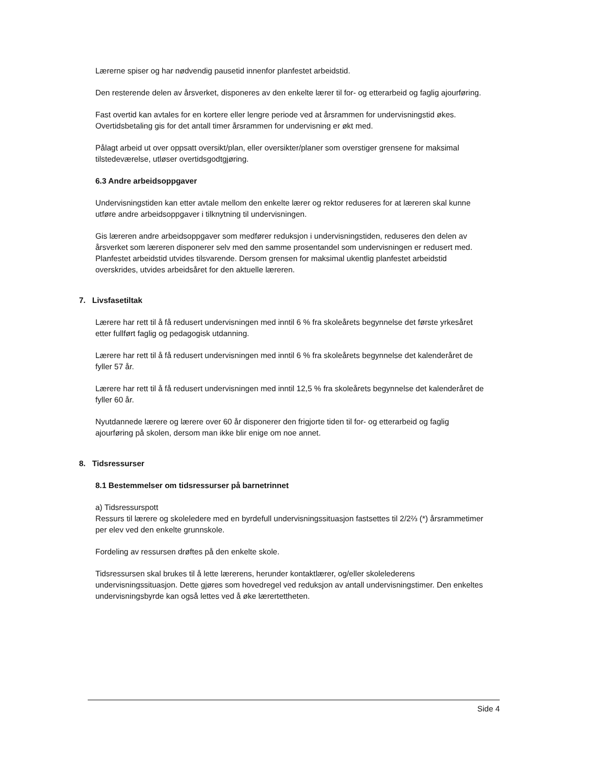Lærerne spiser og har nødvendig pausetid innenfor planfestet arbeidstid.
Den resterende delen av årsverket, disponeres av den enkelte lærer til for- og etterarbeid og faglig ajourføring.
Fast overtid kan avtales for en kortere eller lengre periode ved at årsrammen for undervisningstid økes. Overtidsbetaling gis for det antall timer årsrammen for undervisning er økt med.
Pålagt arbeid ut over oppsatt oversikt/plan, eller oversikter/planer som overstiger grensene for maksimal tilstedeværelse, utløser overtidsgodtgjøring.
6.3 Andre arbeidsoppgaver
Undervisningstiden kan etter avtale mellom den enkelte lærer og rektor reduseres for at læreren skal kunne utføre andre arbeidsoppgaver i tilknytning til undervisningen.
Gis læreren andre arbeidsoppgaver som medfører reduksjon i undervisningstiden, reduseres den delen av årsverket som læreren disponerer selv med den samme prosentandel som undervisningen er redusert med. Planfestet arbeidstid utvides tilsvarende. Dersom grensen for maksimal ukentlig planfestet arbeidstid overskrides, utvides arbeidsåret for den aktuelle læreren.
7. Livsfasetiltak
Lærere har rett til å få redusert undervisningen med inntil 6 % fra skoleårets begynnelse det første yrkesåret etter fullført faglig og pedagogisk utdanning.
Lærere har rett til å få redusert undervisningen med inntil 6 % fra skoleårets begynnelse det kalenderåret de fyller 57 år.
Lærere har rett til å få redusert undervisningen med inntil 12,5 % fra skoleårets begynnelse det kalenderåret de fyller 60 år.
Nyutdannede lærere og lærere over 60 år disponerer den frigjorte tiden til for- og etterarbeid og faglig ajourføring på skolen, dersom man ikke blir enige om noe annet.
8. Tidsressurser
8.1 Bestemmelser om tidsressurser på barnetrinnet
a) Tidsressurspott
Ressurs til lærere og skoleledere med en byrdefull undervisningssituasjon fastsettes til 2/2⅔ (*) årsrammetimer per elev ved den enkelte grunnskole.
Fordeling av ressursen drøftes på den enkelte skole.
Tidsressursen skal brukes til å lette lærerens, herunder kontaktlærer, og/eller skolelederens undervisningssituasjon. Dette gjøres som hovedregel ved reduksjon av antall undervisningstimer. Den enkeltes undervisningsbyrde kan også lettes ved å øke lærertettheten.
Side 4